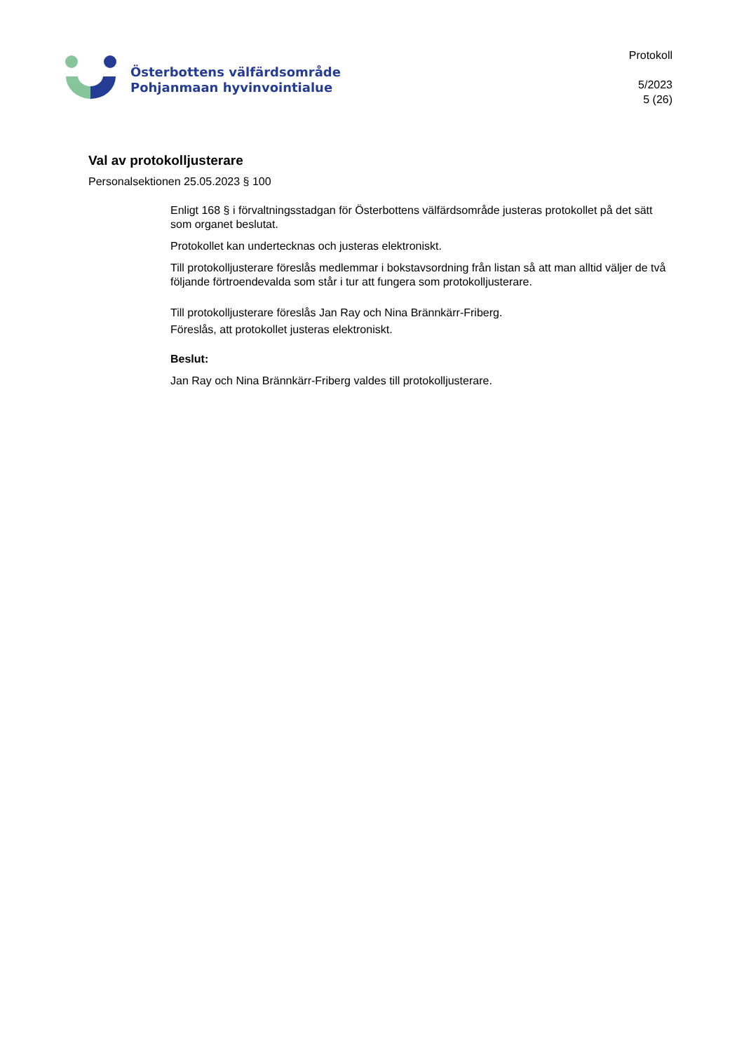Österbottens välfärdsområde
Pohjanmaan hyvinvointialue
Protokoll
5/2023
5 (26)
Val av protokolljusterare
Personalsektionen 25.05.2023 § 100
Enligt 168 § i förvaltningsstadgan för Österbottens välfärdsområde justeras protokollet på det sätt som organet beslutat.
Protokollet kan undertecknas och justeras elektroniskt.
Till protokolljusterare föreslås medlemmar i bokstavsordning från listan så att man alltid väljer de två följande förtroendevalda som står i tur att fungera som protokolljusterare.
Till protokolljusterare föreslås Jan Ray och Nina Brännkärr-Friberg.
Föreslås, att protokollet justeras elektroniskt.
Beslut:
Jan Ray och Nina Brännkärr-Friberg valdes till protokolljusterare.